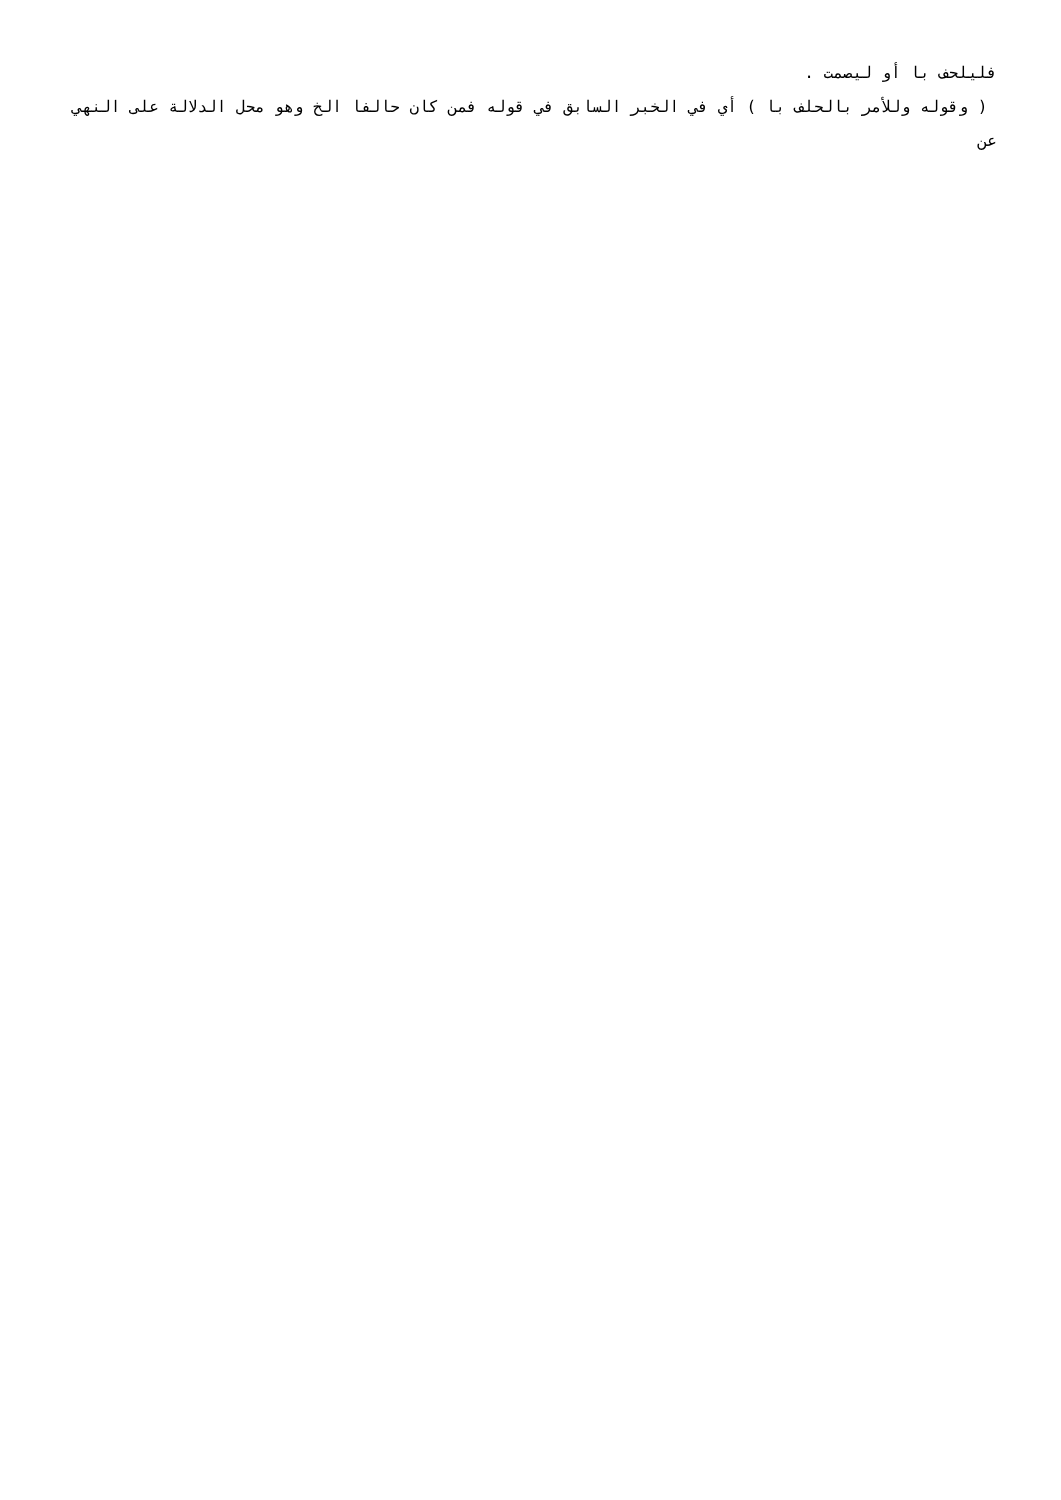فليلحف با أو ليصمت .
( وقوله وللأمر بالحلف با ) أي في الخبر السابق في قوله فمن كان حالفا الخ وهو محل الدلالة على النهي عن